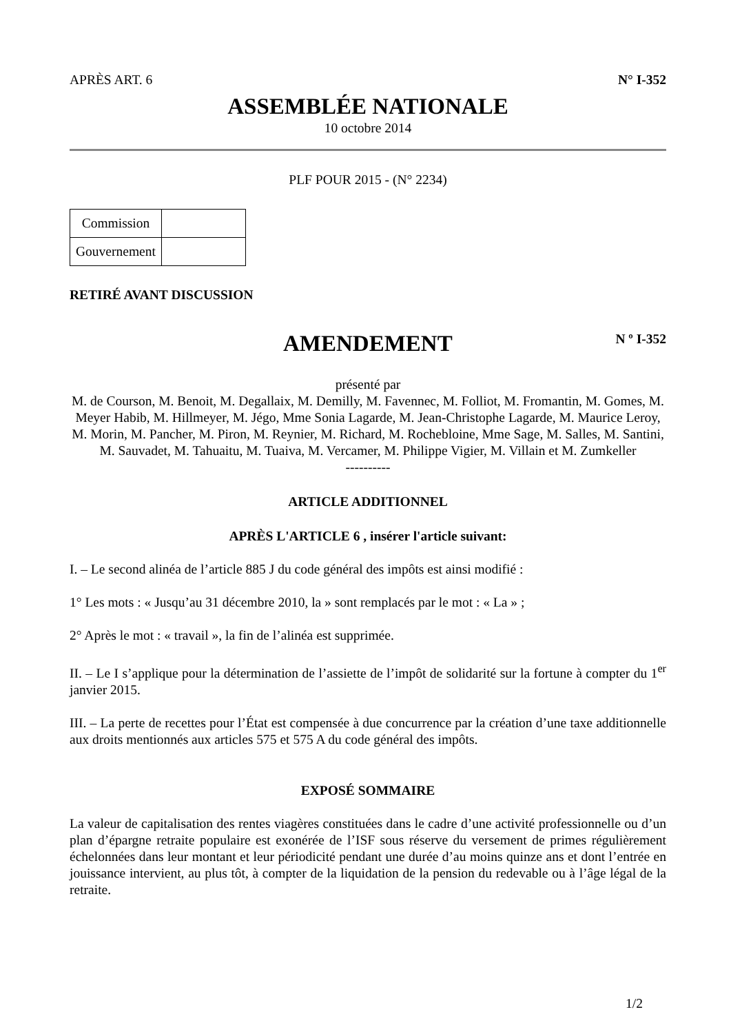APRÈS ART. 6 N° I-352
ASSEMBLÉE NATIONALE
10 octobre 2014
PLF POUR 2015 - (N° 2234)
| Commission | |
| Gouvernement | |
RETIRÉ AVANT DISCUSSION
AMENDEMENT
N º I-352
présenté par
M. de Courson, M. Benoit, M. Degallaix, M. Demilly, M. Favennec, M. Folliot, M. Fromantin, M. Gomes, M. Meyer Habib, M. Hillmeyer, M. Jégo, Mme Sonia Lagarde, M. Jean-Christophe Lagarde, M. Maurice Leroy, M. Morin, M. Pancher, M. Piron, M. Reynier, M. Richard, M. Rochebloine, Mme Sage, M. Salles, M. Santini, M. Sauvadet, M. Tahuaitu, M. Tuaiva, M. Vercamer, M. Philippe Vigier, M. Villain et M. Zumkeller
----------
ARTICLE ADDITIONNEL
APRÈS L'ARTICLE 6 , insérer l'article suivant:
I. – Le second alinéa de l’article 885 J du code général des impôts est ainsi modifié :
1° Les mots : « Jusqu’au 31 décembre 2010, la » sont remplacés par le mot : « La » ;
2° Après le mot : « travail », la fin de l’alinéa est supprimée.
II. – Le I s’applique pour la détermination de l’assiette de l’impôt de solidarité sur la fortune à compter du 1<sup>er</sup> janvier 2015.
III. – La perte de recettes pour l’État est compensée à due concurrence par la création d’une taxe additionnelle aux droits mentionnés aux articles 575 et 575 A du code général des impôts.
EXPOSÉ SOMMAIRE
La valeur de capitalisation des rentes viagères constituées dans le cadre d’une activité professionnelle ou d’un plan d’épargne retraite populaire est exonérée de l’ISF sous réserve du versement de primes régulièrement échelonnées dans leur montant et leur périodicité pendant une durée d’au moins quinze ans et dont l’entrée en jouissance intervient, au plus tôt, à compter de la liquidation de la pension du redevable ou à l’âge légal de la retraite.
1/2